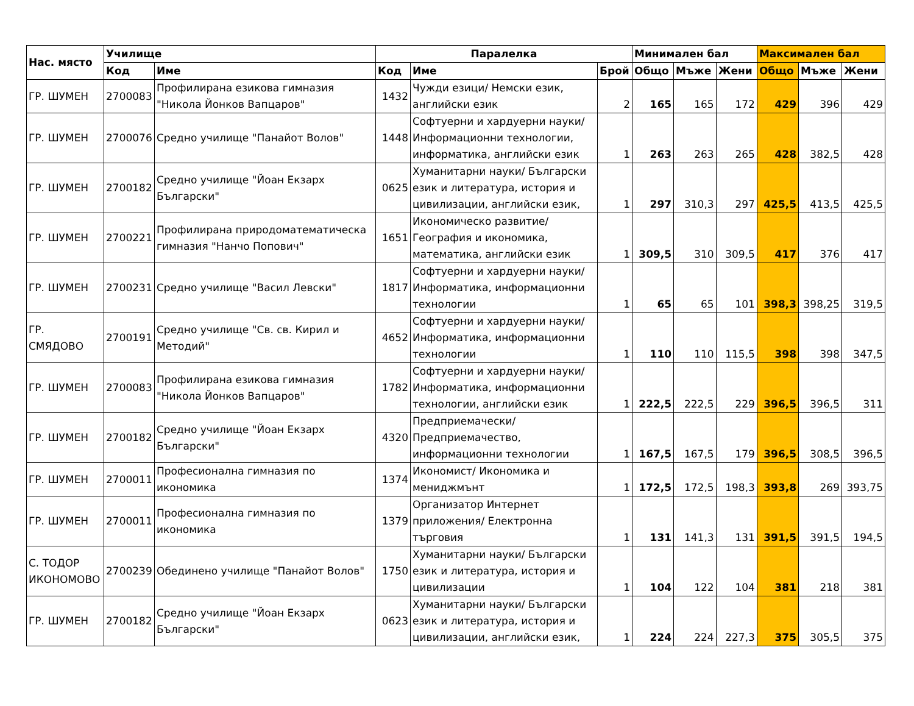| Нас. място | Училище | | Паралелка | | | Минимален бал | | | Максимален бал | | |
| --- | --- | --- | --- | --- | --- | --- | --- | --- | --- | --- | --- |
| | Код | Име | Код | Име | Брой | Общо | Мъже | Жени | Общо | Мъже | Жени |
| ГР. ШУМЕН | 2700083 | Профилирана езикова гимназия "Никола Йонков Вапцаров" | 1432 | Чужди езици/ Немски език, английски език | 2 | 165 | 165 | 172 | 429 | 396 | 429 |
| ГР. ШУМЕН | 2700076 | Средно училище "Панайот Волов" | 1448 | Софтуерни и хардуерни науки/ Информационни технологии, информатика, английски език | 1 | 263 | 263 | 265 | 428 | 382,5 | 428 |
| ГР. ШУМЕН | 2700182 | Средно училище "Йоан Екзарх Български" | 0625 | Хуманитарни науки/ Български език и литература, история и цивилизации, английски език, | 1 | 297 | 310,3 | 297 | 425,5 | 413,5 | 425,5 |
| ГР. ШУМЕН | 2700221 | Профилирана природоматематическа гимназия "Нанчо Попович" | 1651 | Икономическо развитие/ География и икономика, математика, английски език | 1 | 309,5 | 310 | 309,5 | 417 | 376 | 417 |
| ГР. ШУМЕН | 2700231 | Средно училище "Васил Левски" | 1817 | Софтуерни и хардуерни науки/ Информатика, информационни технологии | 1 | 65 | 65 | 101 | 398,3 | 398,25 | 319,5 |
| ГР. СМЯДОВО | 2700191 | Средно училище "Св. св. Кирил и Методий" | 4652 | Софтуерни и хардуерни науки/ Информатика, информационни технологии | 1 | 110 | 110 | 115,5 | 398 | 398 | 347,5 |
| ГР. ШУМЕН | 2700083 | Профилирана езикова гимназия "Никола Йонков Вапцаров" | 1782 | Софтуерни и хардуерни науки/ Информатика, информационни технологии, английски език | 1 | 222,5 | 222,5 | 229 | 396,5 | 396,5 | 311 |
| ГР. ШУМЕН | 2700182 | Средно училище "Йоан Екзарх Български" | 4320 | Предприемачески/ Предприемачество, информационни технологии | 1 | 167,5 | 167,5 | 179 | 396,5 | 308,5 | 396,5 |
| ГР. ШУМЕН | 2700011 | Професионална гимназия по икономика | 1374 | Икономист/ Икономика и мениджмънт | 1 | 172,5 | 172,5 | 198,3 | 393,8 | 269 | 393,75 |
| ГР. ШУМЕН | 2700011 | Професионална гимназия по икономика | 1379 | Организатор Интернет приложения/ Електронна търговия | 1 | 131 | 141,3 | 131 | 391,5 | 391,5 | 194,5 |
| С. ТОДОР ИКОНОМОВО | 2700239 | Обединено училище "Панайот Волов" | 1750 | Хуманитарни науки/ Български език и литература, история и цивилизации | 1 | 104 | 122 | 104 | 381 | 218 | 381 |
| ГР. ШУМЕН | 2700182 | Средно училище "Йоан Екзарх Български" | 0623 | Хуманитарни науки/ Български език и литература, история и цивилизации, английски език, | 1 | 224 | 224 | 227,3 | 375 | 305,5 | 375 |